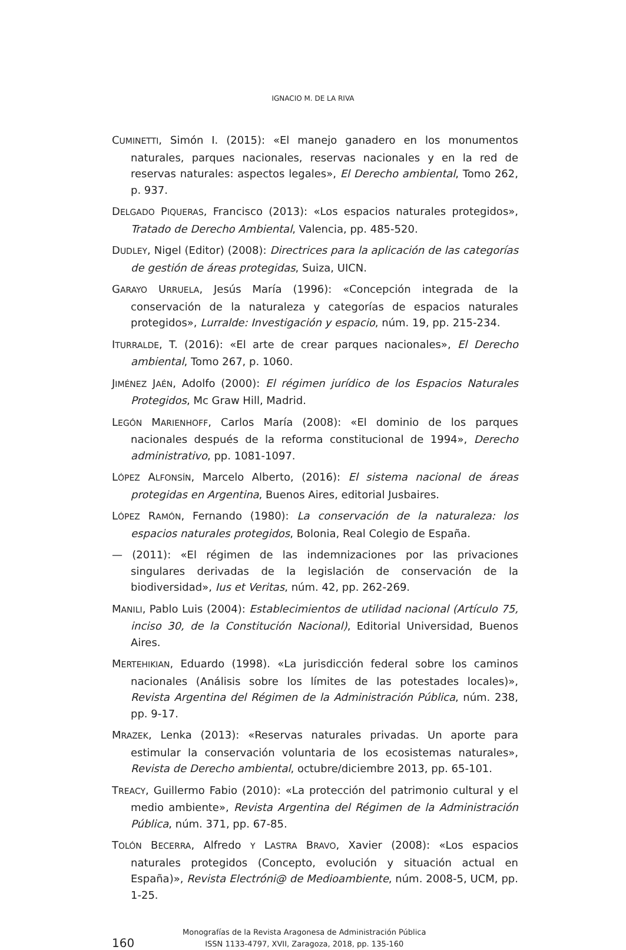IGNACIO M. DE LA RIVA
CUMINETTI, Simón I. (2015): «El manejo ganadero en los monumentos naturales, parques nacionales, reservas nacionales y en la red de reservas naturales: aspectos legales», El Derecho ambiental, Tomo 262, p. 937.
DELGADO PIQUERAS, Francisco (2013): «Los espacios naturales protegidos», Tratado de Derecho Ambiental, Valencia, pp. 485-520.
DUDLEY, Nigel (Editor) (2008): Directrices para la aplicación de las categorías de gestión de áreas protegidas, Suiza, UICN.
GARAYO URRUELA, Jesús María (1996): «Concepción integrada de la conservación de la naturaleza y categorías de espacios naturales protegidos», Lurralde: Investigación y espacio, núm. 19, pp. 215-234.
ITURRALDE, T. (2016): «El arte de crear parques nacionales», El Derecho ambiental, Tomo 267, p. 1060.
JIMÉNEZ JAÉN, Adolfo (2000): El régimen jurídico de los Espacios Naturales Protegidos, Mc Graw Hill, Madrid.
LEGÓN MARIENHOFF, Carlos María (2008): «El dominio de los parques nacionales después de la reforma constitucional de 1994», Derecho administrativo, pp. 1081-1097.
LÓPEZ ALFONSÍN, Marcelo Alberto, (2016): El sistema nacional de áreas protegidas en Argentina, Buenos Aires, editorial Jusbaires.
LÓPEZ RAMÓN, Fernando (1980): La conservación de la naturaleza: los espacios naturales protegidos, Bolonia, Real Colegio de España.
— (2011): «El régimen de las indemnizaciones por las privaciones singulares derivadas de la legislación de conservación de la biodiversidad», Ius et Veritas, núm. 42, pp. 262-269.
MANILI, Pablo Luis (2004): Establecimientos de utilidad nacional (Artículo 75, inciso 30, de la Constitución Nacional), Editorial Universidad, Buenos Aires.
MERTEHIKIAN, Eduardo (1998). «La jurisdicción federal sobre los caminos nacionales (Análisis sobre los límites de las potestades locales)», Revista Argentina del Régimen de la Administración Pública, núm. 238, pp. 9-17.
MRAZEK, Lenka (2013): «Reservas naturales privadas. Un aporte para estimular la conservación voluntaria de los ecosistemas naturales», Revista de Derecho ambiental, octubre/diciembre 2013, pp. 65-101.
TREACY, Guillermo Fabio (2010): «La protección del patrimonio cultural y el medio ambiente», Revista Argentina del Régimen de la Administración Pública, núm. 371, pp. 67-85.
TOLÓN BECERRA, Alfredo Y LASTRA BRAVO, Xavier (2008): «Los espacios naturales protegidos (Concepto, evolución y situación actual en España)», Revista Electróni@ de Medioambiente, núm. 2008-5, UCM, pp. 1-25.
160
Monografías de la Revista Aragonesa de Administración Pública
ISSN 1133-4797, XVII, Zaragoza, 2018, pp. 135-160